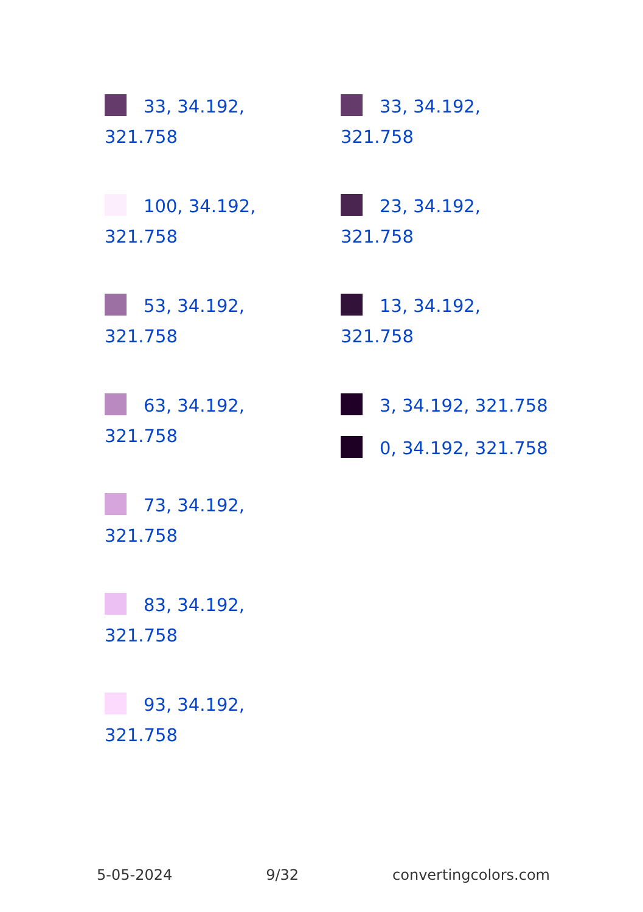33, 34.192, 321.758
100, 34.192, 321.758
53, 34.192, 321.758
63, 34.192, 321.758
73, 34.192, 321.758
83, 34.192, 321.758
93, 34.192, 321.758
33, 34.192, 321.758
23, 34.192, 321.758
13, 34.192, 321.758
3, 34.192, 321.758
0, 34.192, 321.758
5-05-2024 9/32 convertingcolors.com